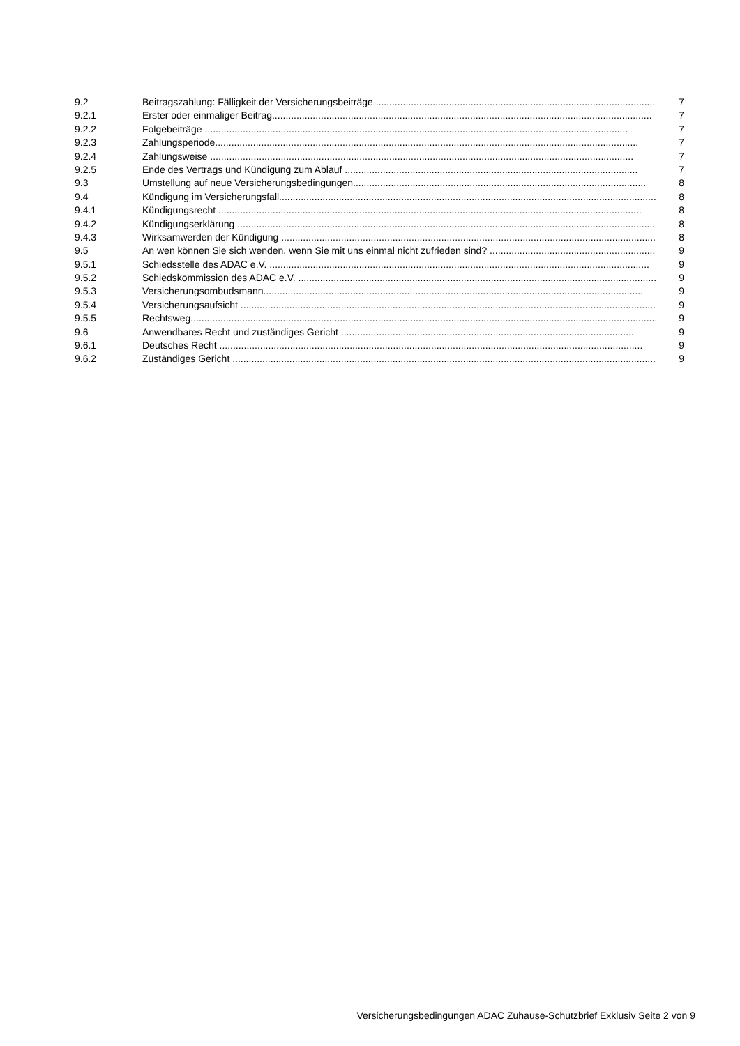9.2 Beitragszahlung: Fälligkeit der Versicherungsbeiträge ............................................................................................................ 7
9.2.1 Erster oder einmaliger Beitrag............................................................................................................................................ 7
9.2.2 Folgebeiträge ............................................................................................................................................................ 7
9.2.3 Zahlungsperiode............................................................................................................................................................ 7
9.2.4 Zahlungsweise ............................................................................................................................................................ 7
9.2.5 Ende des Vertrags und Kündigung zum Ablauf ............................................................................................................ 7
9.3 Umstellung auf neue Versicherungsbedingungen............................................................................................................ 8
9.4 Kündigung im Versicherungsfall............................................................................................................................................ 8
9.4.1 Kündigungsrecht ............................................................................................................................................................ 8
9.4.2 Kündigungserklärung ............................................................................................................................................................ 8
9.4.3 Wirksamwerden der Kündigung ............................................................................................................................................ 8
9.5 An wen können Sie sich wenden, wenn Sie mit uns einmal nicht zufrieden sind? .................................................................. 9
9.5.1 Schiedsstelle des ADAC e.V. ............................................................................................................................................ 9
9.5.2 Schiedskommission des ADAC e.V. ............................................................................................................................................ 9
9.5.3 Versicherungsombudsmann............................................................................................................................................ 9
9.5.4 Versicherungsaufsicht ............................................................................................................................................................ 9
9.5.5 Rechtsweg............................................................................................................................................................................ 9
9.6 Anwendbares Recht und zuständiges Gericht ............................................................................................................ 9
9.6.1 Deutsches Recht ............................................................................................................................................................ 9
9.6.2 Zuständiges Gericht ............................................................................................................................................................ 9
Versicherungsbedingungen ADAC Zuhause-Schutzbrief Exklusiv Seite 2 von 9